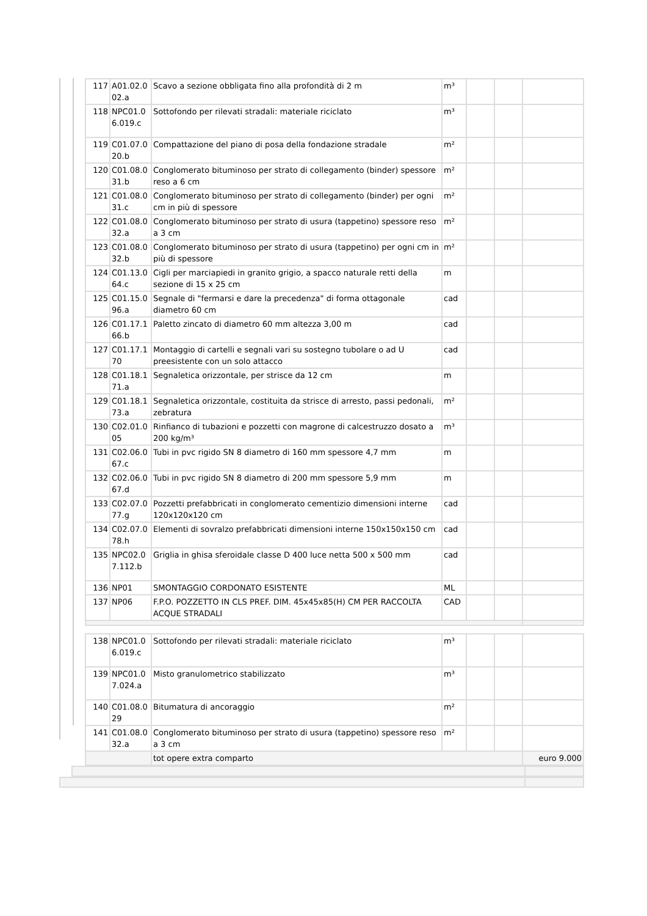| 117 | A01.02.0 02.a | Scavo a sezione obbligata fino alla profondità di 2 m | m³ | | | |
| 118 | NPC01.0 6.019.c | Sottofondo per rilevati stradali: materiale riciclato | m³ | | | |
| 119 | C01.07.0 20.b | Compattazione del piano di posa della fondazione stradale | m² | | | |
| 120 | C01.08.0 31.b | Conglomerato bituminoso per strato di collegamento (binder) spessore reso a 6 cm | m² | | | |
| 121 | C01.08.0 31.c | Conglomerato bituminoso per strato di collegamento (binder) per ogni cm in più di spessore | m² | | | |
| 122 | C01.08.0 32.a | Conglomerato bituminoso per strato di usura (tappetino) spessore reso a 3 cm | m² | | | |
| 123 | C01.08.0 32.b | Conglomerato bituminoso per strato di usura (tappetino) per ogni cm in più di spessore | m² | | | |
| 124 | C01.13.0 64.c | Cigli per marciapiedi in granito grigio, a spacco naturale retti della sezione di 15 x 25 cm | m | | | |
| 125 | C01.15.0 96.a | Segnale di "fermarsi e dare la precedenza" di forma ottagonale diametro 60 cm | cad | | | |
| 126 | C01.17.1 66.b | Paletto zincato di diametro 60 mm altezza 3,00 m | cad | | | |
| 127 | C01.17.1 70 | Montaggio di cartelli e segnali vari su sostegno tubolare o ad U preesistente con un solo attacco | cad | | | |
| 128 | C01.18.1 71.a | Segnaletica orizzontale, per strisce da 12 cm | m | | | |
| 129 | C01.18.1 73.a | Segnaletica orizzontale, costituita da strisce di arresto, passi pedonali, zebratura | m² | | | |
| 130 | C02.01.0 05 | Rinfianco di tubazioni e pozzetti con magrone di calcestruzzo dosato a 200 kg/m³ | m³ | | | |
| 131 | C02.06.0 67.c | Tubi in pvc rigido SN 8 diametro di 160 mm spessore 4,7 mm | m | | | |
| 132 | C02.06.0 67.d | Tubi in pvc rigido SN 8 diametro di 200 mm spessore 5,9 mm | m | | | |
| 133 | C02.07.0 77.g | Pozzetti prefabbricati in conglomerato cementizio dimensioni interne 120x120x120 cm | cad | | | |
| 134 | C02.07.0 78.h | Elementi di sovralzo prefabbricati dimensioni interne 150x150x150 cm | cad | | | |
| 135 | NPC02.0 7.112.b | Griglia in ghisa sferoidale classe D 400 luce netta 500 x 500 mm | cad | | | |
| 136 | NP01 | SMONTAGGIO CORDONATO ESISTENTE | ML | | | |
| 137 | NP06 | F.P.O. POZZETTO IN CLS PREF. DIM. 45x45x85(H) CM PER RACCOLTA ACQUE STRADALI | CAD | | | |
| 138 | NPC01.0 6.019.c | Sottofondo per rilevati stradali: materiale riciclato | m³ | | | |
| 139 | NPC01.0 7.024.a | Misto granulometrico stabilizzato | m³ | | | |
| 140 | C01.08.0 29 | Bitumatura di ancoraggio | m² | | | |
| 141 | C01.08.0 32.a | Conglomerato bituminoso per strato di usura (tappetino) spessore reso a 3 cm | m² | | | |
| | | tot opere extra comparto | | | | euro 9.000 |